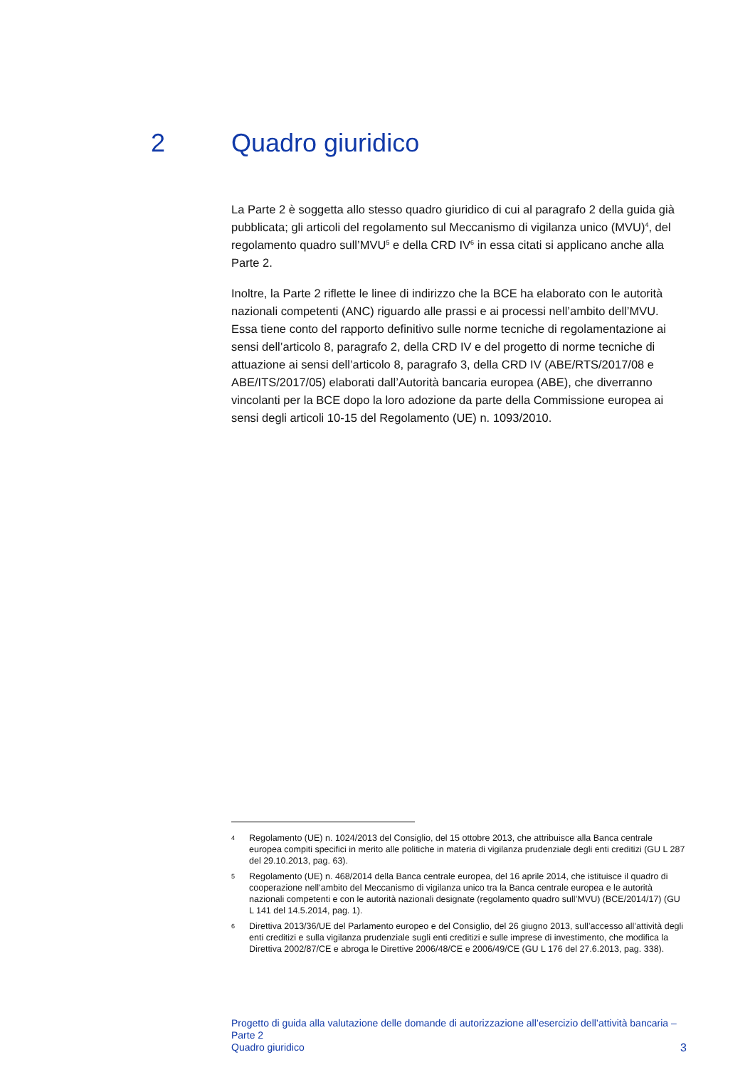2 Quadro giuridico
La Parte 2 è soggetta allo stesso quadro giuridico di cui al paragrafo 2 della guida già pubblicata; gli articoli del regolamento sul Meccanismo di vigilanza unico (MVU)<sup>4</sup>, del regolamento quadro sull’MVU<sup>5</sup> e della CRD IV<sup>6</sup> in essa citati si applicano anche alla Parte 2.
Inoltre, la Parte 2 riflette le linee di indirizzo che la BCE ha elaborato con le autorità nazionali competenti (ANC) riguardo alle prassi e ai processi nell’ambito dell’MVU. Essa tiene conto del rapporto definitivo sulle norme tecniche di regolamentazione ai sensi dell’articolo 8, paragrafo 2, della CRD IV e del progetto di norme tecniche di attuazione ai sensi dell’articolo 8, paragrafo 3, della CRD IV (ABE/RTS/2017/08 e ABE/ITS/2017/05) elaborati dall’Autorità bancaria europea (ABE), che diverranno vincolanti per la BCE dopo la loro adozione da parte della Commissione europea ai sensi degli articoli 10-15 del Regolamento (UE) n. 1093/2010.
4 Regolamento (UE) n. 1024/2013 del Consiglio, del 15 ottobre 2013, che attribuisce alla Banca centrale europea compiti specifici in merito alle politiche in materia di vigilanza prudenziale degli enti creditizi (GU L 287 del 29.10.2013, pag. 63).
5 Regolamento (UE) n. 468/2014 della Banca centrale europea, del 16 aprile 2014, che istituisce il quadro di cooperazione nell’ambito del Meccanismo di vigilanza unico tra la Banca centrale europea e le autorità nazionali competenti e con le autorità nazionali designate (regolamento quadro sull’MVU) (BCE/2014/17) (GU L 141 del 14.5.2014, pag. 1).
6 Direttiva 2013/36/UE del Parlamento europeo e del Consiglio, del 26 giugno 2013, sull’accesso all’attività degli enti creditizi e sulla vigilanza prudenziale sugli enti creditizi e sulle imprese di investimento, che modifica la Direttiva 2002/87/CE e abroga le Direttive 2006/48/CE e 2006/49/CE (GU L 176 del 27.6.2013, pag. 338).
Progetto di guida alla valutazione delle domande di autorizzazione all’esercizio dell’attività bancaria – Parte 2
Quadro giuridico
3